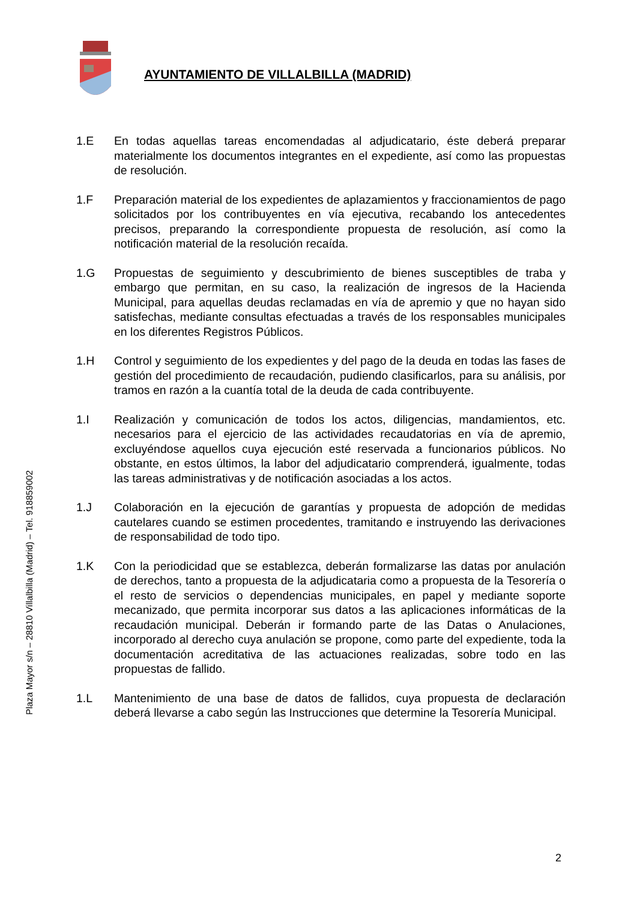AYUNTAMIENTO DE VILLALBILLA (MADRID)
1.E En todas aquellas tareas encomendadas al adjudicatario, éste deberá preparar materialmente los documentos integrantes en el expediente, así como las propuestas de resolución.
1.F Preparación material de los expedientes de aplazamientos y fraccionamientos de pago solicitados por los contribuyentes en vía ejecutiva, recabando los antecedentes precisos, preparando la correspondiente propuesta de resolución, así como la notificación material de la resolución recaída.
1.G Propuestas de seguimiento y descubrimiento de bienes susceptibles de traba y embargo que permitan, en su caso, la realización de ingresos de la Hacienda Municipal, para aquellas deudas reclamadas en vía de apremio y que no hayan sido satisfechas, mediante consultas efectuadas a través de los responsables municipales en los diferentes Registros Públicos.
1.H Control y seguimiento de los expedientes y del pago de la deuda en todas las fases de gestión del procedimiento de recaudación, pudiendo clasificarlos, para su análisis, por tramos en razón a la cuantía total de la deuda de cada contribuyente.
1.I Realización y comunicación de todos los actos, diligencias, mandamientos, etc. necesarios para el ejercicio de las actividades recaudatorias en vía de apremio, excluyéndose aquellos cuya ejecución esté reservada a funcionarios públicos. No obstante, en estos últimos, la labor del adjudicatario comprenderá, igualmente, todas las tareas administrativas y de notificación asociadas a los actos.
1.J Colaboración en la ejecución de garantías y propuesta de adopción de medidas cautelares cuando se estimen procedentes, tramitando e instruyendo las derivaciones de responsabilidad de todo tipo.
1.K Con la periodicidad que se establezca, deberán formalizarse las datas por anulación de derechos, tanto a propuesta de la adjudicataria como a propuesta de la Tesorería o el resto de servicios o dependencias municipales, en papel y mediante soporte mecanizado, que permita incorporar sus datos a las aplicaciones informáticas de la recaudación municipal. Deberán ir formando parte de las Datas o Anulaciones, incorporado al derecho cuya anulación se propone, como parte del expediente, toda la documentación acreditativa de las actuaciones realizadas, sobre todo en las propuestas de fallido.
1.L Mantenimiento de una base de datos de fallidos, cuya propuesta de declaración deberá llevarse a cabo según las Instrucciones que determine la Tesorería Municipal.
Plaza Mayor s/n – 28810 Villalbilla (Madrid) – Tel. 918859002
2